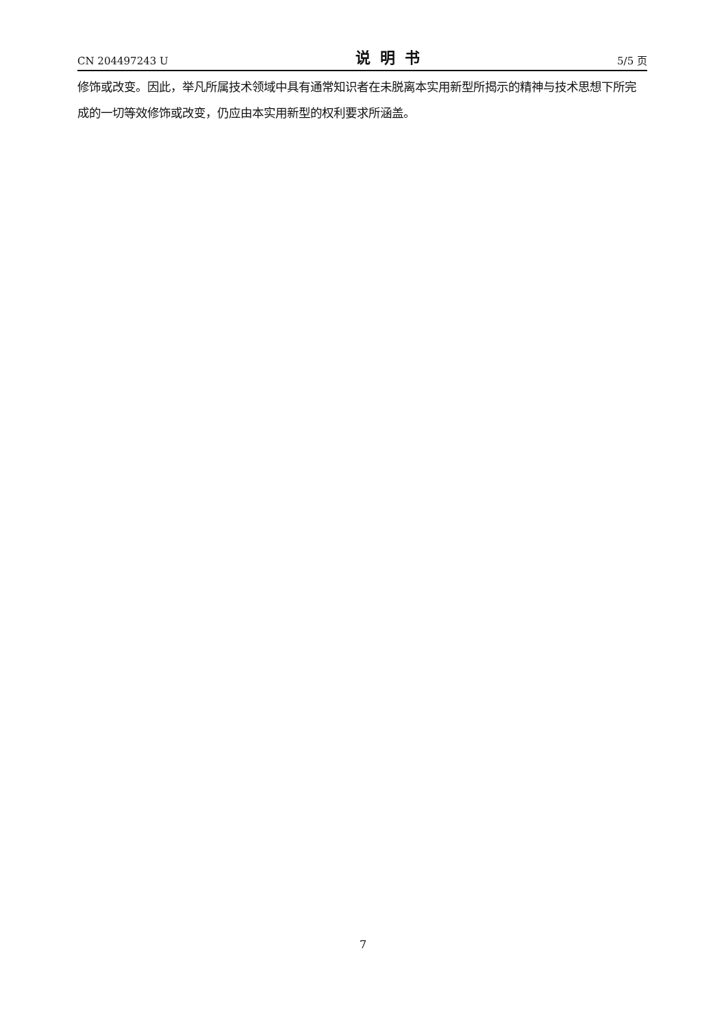CN 204497243 U 说明书 5/5 页
修饰或改变。因此，举凡所属技术领域中具有通常知识者在未脱离本实用新型所揭示的精神与技术思想下所完成的一切等效修饰或改变，仍应由本实用新型的权利要求所涵盖。
7